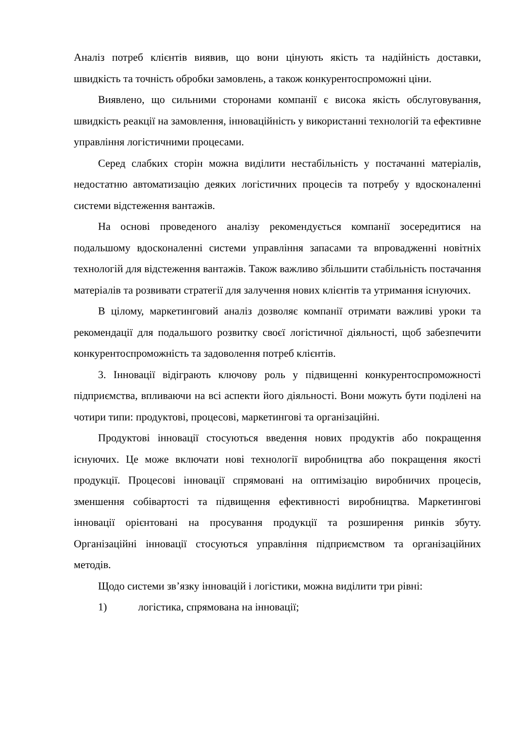Аналіз потреб клієнтів виявив, що вони цінують якість та надійність доставки, швидкість та точність обробки замовлень, а також конкурентоспроможні ціни.
Виявлено, що сильними сторонами компанії є висока якість обслуговування, швидкість реакції на замовлення, інноваційність у використанні технологій та ефективне управління логістичними процесами.
Серед слабких сторін можна виділити нестабільність у постачанні матеріалів, недостатню автоматизацію деяких логістичних процесів та потребу у вдосконаленні системи відстеження вантажів.
На основі проведеного аналізу рекомендується компанії зосередитися на подальшому вдосконаленні системи управління запасами та впровадженні новітніх технологій для відстеження вантажів. Також важливо збільшити стабільність постачання матеріалів та розвивати стратегії для залучення нових клієнтів та утримання існуючих.
В цілому, маркетинговий аналіз дозволяє компанії отримати важливі уроки та рекомендації для подальшого розвитку своєї логістичної діяльності, щоб забезпечити конкурентоспроможність та задоволення потреб клієнтів.
3. Інновації відіграють ключову роль у підвищенні конкурентоспроможності підприємства, впливаючи на всі аспекти його діяльності. Вони можуть бути поділені на чотири типи: продуктові, процесові, маркетингові та організаційні.
Продуктові інновації стосуються введення нових продуктів або покращення існуючих. Це може включати нові технології виробництва або покращення якості продукції. Процесові інновації спрямовані на оптимізацію виробничих процесів, зменшення собівартості та підвищення ефективності виробництва. Маркетингові інновації орієнтовані на просування продукції та розширення ринків збуту. Організаційні інновації стосуються управління підприємством та організаційних методів.
Щодо системи зв’язку інновацій і логістики, можна виділити три рівні:
1) логістика, спрямована на інновації;